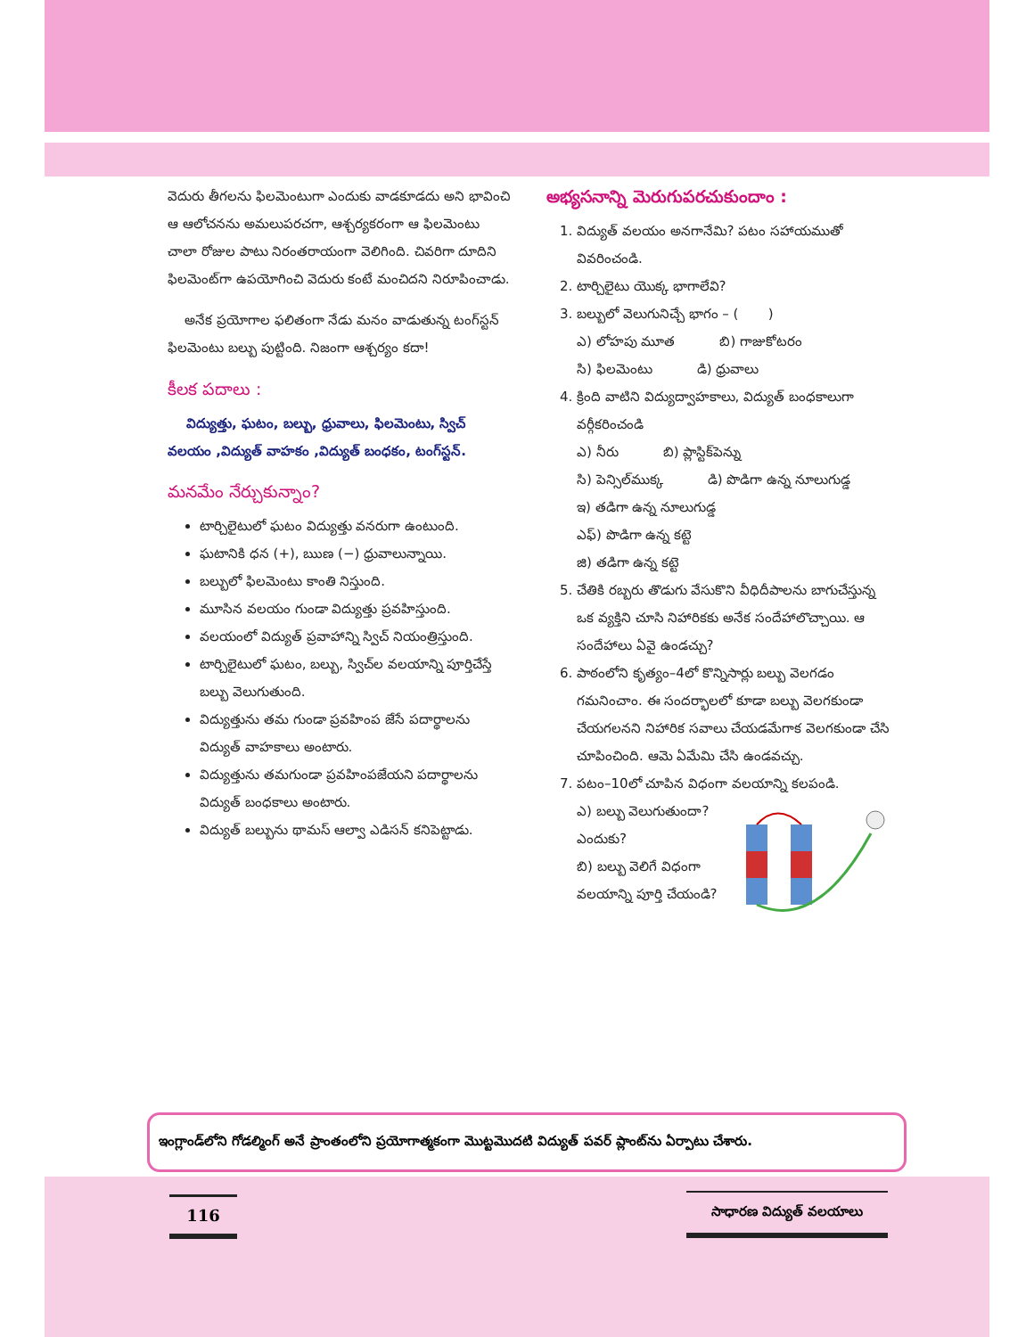వెదురు తీగలను ఫిలమెంటుగా ఎందుకు వాడకూడదు అని భావించి ఆ ఆలోచనను అమలుపరచగా, ఆశ్చర్యకరంగా ఆ ఫిలమెంటు చాలా రోజుల పాటు నిరంతరాయంగా వెలిగింది. చివరిగా దూదిని ఫిలమెంట్‌గా ఉపయోగించి వెదురు కంటే మంచిదని నిరూపించాడు.
అనేక ప్రయోగాల ఫలితంగా నేడు మనం వాడుతున్న టంగ్‌స్టన్ ఫిలమెంటు బల్బు పుట్టింది. నిజంగా ఆశ్చర్యం కదా!
కీలక పదాలు :
విద్యుత్తు, ఘటం, బల్బు, ధ్రువాలు, ఫిలమెంటు, స్విచ్ వలయం ,విద్యుత్ వాహకం ,విద్యుత్ బంధకం, టంగ్‌స్టన్.
మనమేం నేర్చుకున్నాం?
టార్చిలైటులో ఘటం విద్యుత్తు వనరుగా ఉంటుంది.
ఘటానికి ధన (+), ఋణ (−) ధ్రువాలున్నాయి.
బల్బులో ఫిలమెంటు కాంతి నిస్తుంది.
మూసిన వలయం గుండా విద్యుత్తు ప్రవహిస్తుంది.
వలయంలో విద్యుత్ ప్రవాహాన్ని స్విచ్ నియంత్రిస్తుంది.
టార్చిలైటులో ఘటం, బల్బు, స్విచ్‌ల వలయాన్ని పూర్తిచేస్తే బల్బు వెలుగుతుంది.
విద్యుత్తును తమ గుండా ప్రవహింప జేసే పదార్థాలను విద్యుత్ వాహకాలు అంటారు.
విద్యుత్తును తమగుండా ప్రవహింపజేయని పదార్థాలను విద్యుత్ బంధకాలు అంటారు.
విద్యుత్ బల్బును థామస్ ఆల్వా ఎడిసన్ కనిపెట్టాడు.
అభ్యసనాన్ని మెరుగుపరచుకుందాం :
1. విద్యుత్ వలయం అనగానేమి? పటం సహాయముతో వివరించండి.
2. టార్చిలైటు యొక్క భాగాలేవి?
3. బల్బులో వెలుగునిచ్చే భాగం – ( )
ఎ) లోహపు మూత బి) గాజుకోటరం
సి) ఫిలమెంటు డి) ధ్రువాలు
4. క్రింది వాటిని విద్యుద్వాహకాలు, విద్యుత్ బంధకాలుగా వర్గీకరించండి
ఎ) నీరు బి) ప్లాస్టిక్‌పెన్ను
సి) పెన్సిల్‌ముక్క డి) పొడిగా ఉన్న నూలుగుడ్డ
ఇ) తడిగా ఉన్న నూలుగుడ్డ
ఎఫ్) పొడిగా ఉన్న కట్టె
జి) తడిగా ఉన్న కట్టె
5. చేతికి రబ్బరు తొడుగు వేసుకొని వీధిదీపాలను బాగుచేస్తున్న ఒక వ్యక్తిని చూసి నిహారికకు అనేక సందేహాలొచ్చాయి. ఆ సందేహాలు ఏవై ఉండచ్చు?
6. పాఠంలోని కృత్యం–4లో కొన్నిసార్లు బల్బు వెలగడం గమనించాం. ఈ సందర్భాలలో కూడా బల్బు వెలగకుండా చేయగలనని నిహారిక సవాలు చేయడమేగాక వెలగకుండా చేసి చూపించింది. ఆమె ఏమేమి చేసి ఉండవచ్చు.
7. పటం–10లో చూపిన విధంగా వలయాన్ని కలపండి.
ఎ) బల్బు వెలుగుతుందా? ఎందుకు?
బి) బల్బు వెలిగే విధంగా వలయాన్ని పూర్తి చేయండి?
ఇంగ్లాండ్‌లోని గోడల్మింగ్ అనే ప్రాంతంలోని ప్రయోగాత్మకంగా మొట్టమొదటి విద్యుత్ పవర్ ప్లాంట్‌ను ఏర్పాటు చేశారు.
116 సాధారణ విద్యుత్ వలయాలు